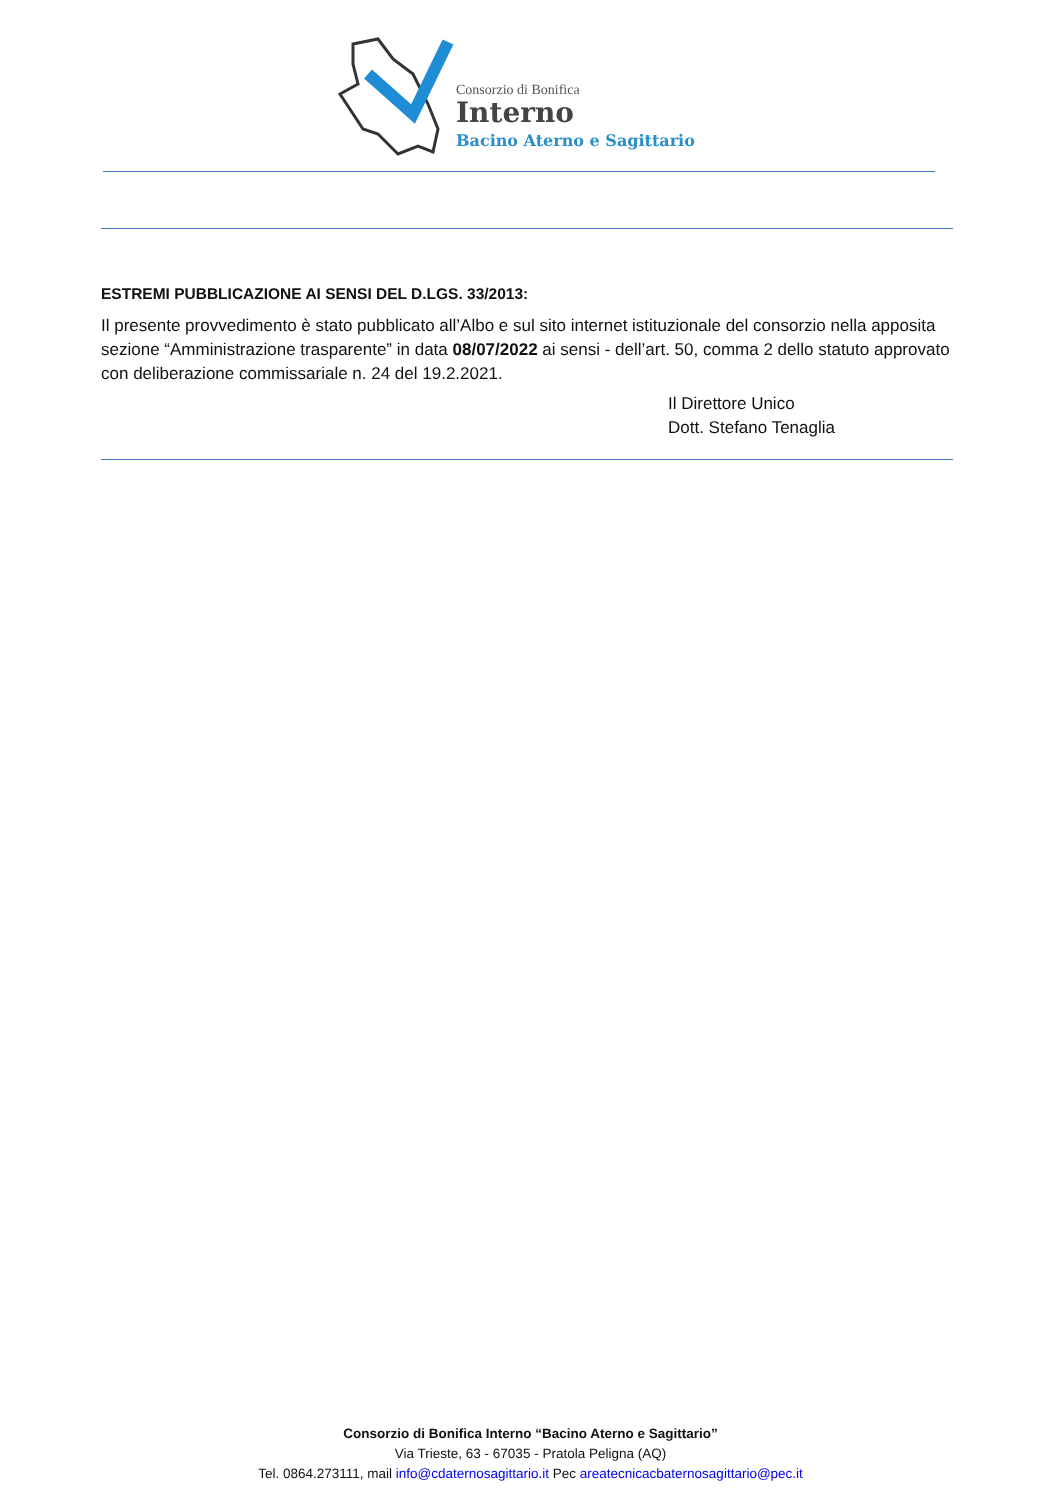Consorzio di Bonifica
Interno
Bacino Aterno e Sagittario
ESTREMI PUBBLICAZIONE AI SENSI DEL D.LGS. 33/2013:
Il presente provvedimento è stato pubblicato all’Albo e sul sito internet istituzionale del consorzio nella apposita sezione “Amministrazione trasparente” in data 08/07/2022 ai sensi - dell’art. 50, comma 2 dello statuto approvato con deliberazione commissariale n. 24 del 19.2.2021.
Il Direttore Unico
Dott. Stefano Tenaglia
Consorzio di Bonifica Interno “Bacino Aterno e Sagittario”
Via Trieste, 63 - 67035 - Pratola Peligna (AQ)
Tel. 0864.273111, mail info@cdaternosagittario.it Pec areatecnicacbaternosagittario@pec.it